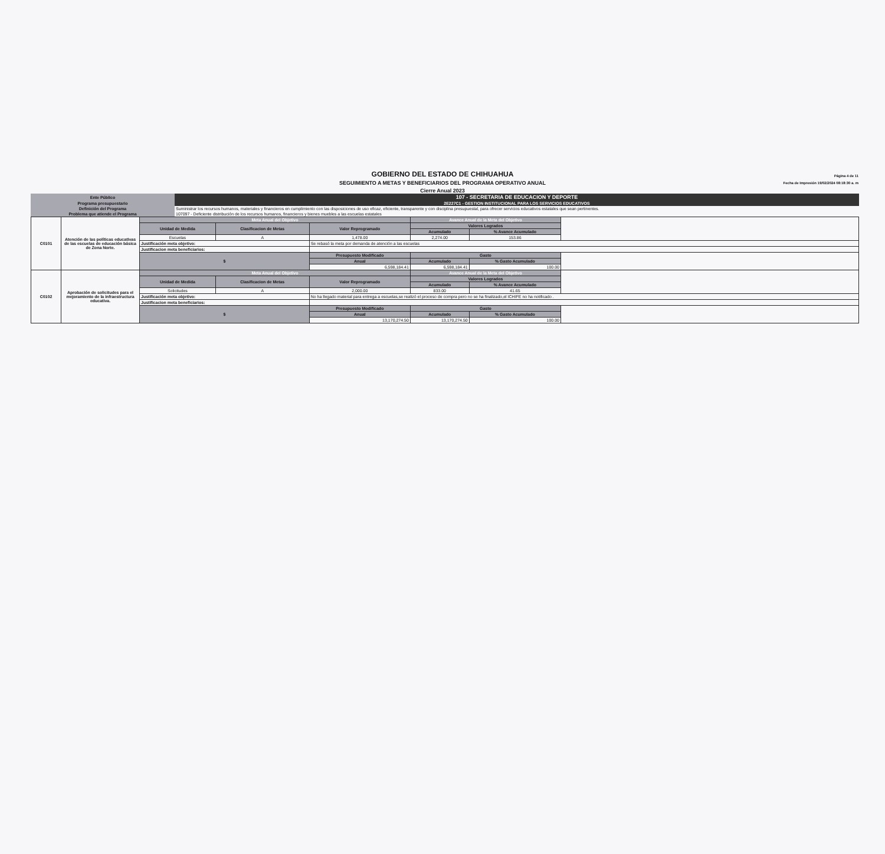GOBIERNO DEL ESTADO DE CHIHUAHUA
SEGUIMIENTO A METAS Y BENEFICIARIOS DEL PROGRAMA OPERATIVO ANUAL
Cierre Anual 2023
Página 4 de 11
Fecha de Impresión 19/02/2024 08:18:30 a. m
| Ente Público | 107 - SECRETARIA DE EDUCACION Y DEPORTE |
| Programa presupuestario | 2E227C1 - GESTION INSTITUCIONAL PARA LOS SERVICIOS EDUCATIVOS |
| Definición del Programa | Suministrar los recursos humanos, materiales y financieros en cumplimiento con las disposiciones de uso eficaz, eficiente, transparente y con disciplina presupuestal, para ofrecer servicios educativos estatales que sean pertinentes. |
| Problema que atiende el Programa | 107097 - Deficiente distribución de los recursos humanos, financieros y bienes muebles a las escuelas estatales |
| C0101 | Atención de las políticas educativas de las escuelas de educación básica de Zona Norte. | Meta Anual del Objetivo | | | Avance Anual de la Meta del Objetivo | | |
| | | Unidad de Medida | Clasificacion de Metas | Valor Reprogramado | Valores Logrados | | |
| | | | | | Acumulado | % Avance Acumulado | |
| | | Escuelas | A | 1,478.00 | 2,274.00 | 153.86 | |
| | | Justificación meta objetivo: | | Se rebasó la meta por demanda de atención a las escuelas | | | |
| | | Justificacion meta beneficiarios: | | | | | |
| | | $ | | Presupuesto Modificado | Gasto | | |
| | | | | Anual | Acumulado | % Gasto Acumulado | |
| | | | | 6,598,184.41 | 6,598,184.41 | 100.00 | |
| C0102 | Aprobación de solicitudes para el mejoramiento de la infraestructura educativa. | Meta Anual del Objetivo | | | Avance Anual de la Meta del Objetivo | | |
| | | Unidad de Medida | Clasificacion de Metas | Valor Reprogramado | Valores Logrados | | |
| | | | | | Acumulado | % Avance Acumulado | |
| | | Solicitudes | A | 2,000.00 | 833.00 | 41.65 | |
| | | Justificación meta objetivo: | | No ha llegado material para entrega a escuelas,se realizó el proceso de compra pero no se ha finalizado,el ICHIFE no ha notificado . | | | |
| | | Justificacion meta beneficiarios: | | | | | |
| | | $ | | Presupuesto Modificado | Gasto | | |
| | | | | Anual | Acumulado | % Gasto Acumulado | |
| | | | | 13,170,274.50 | 13,170,274.50 | 100.00 | |